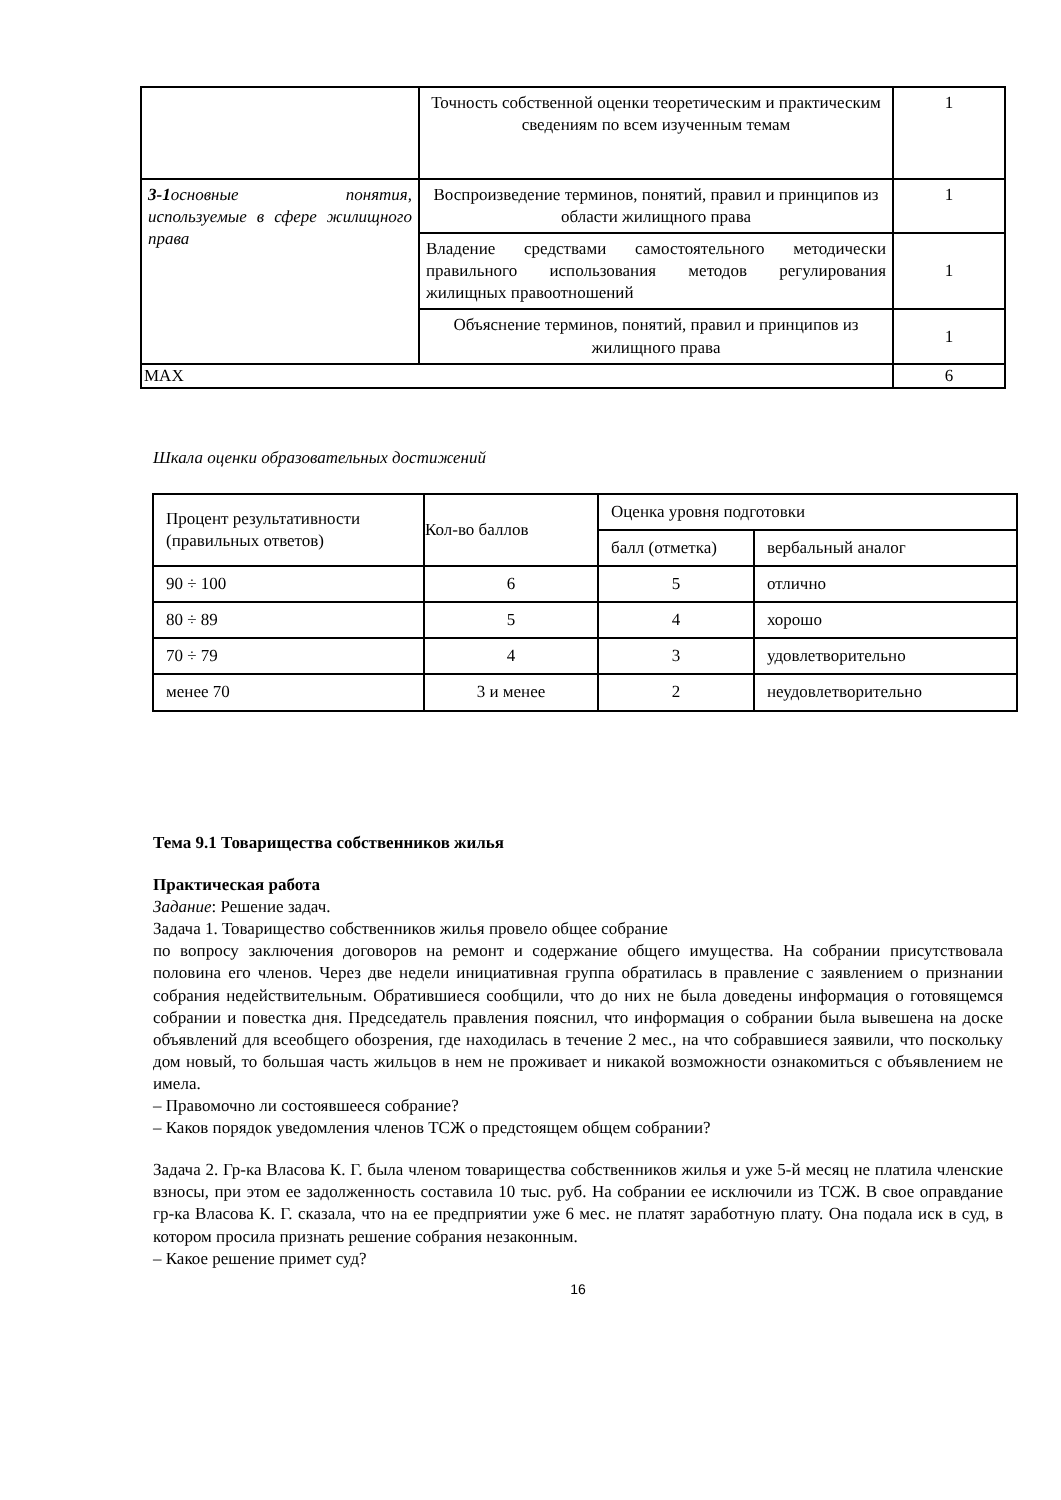| | Точность собственной оценки теоретическим и практическим сведениям по всем изученным темам | 1 |
| 3-1 основные понятия, используемые в сфере жилищного права | Воспроизведение терминов, понятий, правил и принципов из области жилищного права | 1 |
| | Владение средствами самостоятельного методически правильного использования методов регулирования жилищных правоотношений | 1 |
| | Объяснение терминов, понятий, правил и принципов из жилищного права | 1 |
| MAX | | 6 |
Шкала оценки образовательных достижений
| Процент результативности (правильных ответов) | Кол-во баллов | Оценка уровня подготовки | |
| | | балл (отметка) | вербальный аналог |
| 90 ÷ 100 | 6 | 5 | отлично |
| 80 ÷ 89 | 5 | 4 | хорошо |
| 70 ÷ 79 | 4 | 3 | удовлетворительно |
| менее 70 | 3 и менее | 2 | неудовлетворительно |
Тема 9.1 Товарищества собственников жилья
Практическая работа
Задание: Решение задач.
Задача 1. Товарищество собственников жилья провело общее собрание
по вопросу заключения договоров на ремонт и содержание общего имущества. На собрании присутствовала половина его членов. Через две недели инициативная группа обратилась в правление с заявлением о признании собрания недействительным. Обратившиеся сообщили, что до них не была доведены информация о готовящемся собрании и повестка дня. Председатель правления пояснил, что информация о собрании была вывешена на доске объявлений для всеобщего обозрения, где находилась в течение 2 мес., на что собравшиеся заявили, что поскольку дом новый, то большая часть жильцов в нем не проживает и никакой возможности ознакомиться с объявлением не имела.
– Правомочно ли состоявшееся собрание?
– Каков порядок уведомления членов ТСЖ о предстоящем общем собрании?
Задача 2. Гр-ка Власова К. Г. была членом товарищества собственников жилья и уже 5-й месяц не платила членские взносы, при этом ее задолженность составила 10 тыс. руб. На собрании ее исключили из ТСЖ. В свое оправдание гр-ка Власова К. Г. сказала, что на ее предприятии уже 6 мес. не платят заработную плату. Она подала иск в суд, в котором просила признать решение собрания незаконным.
– Какое решение примет суд?
16